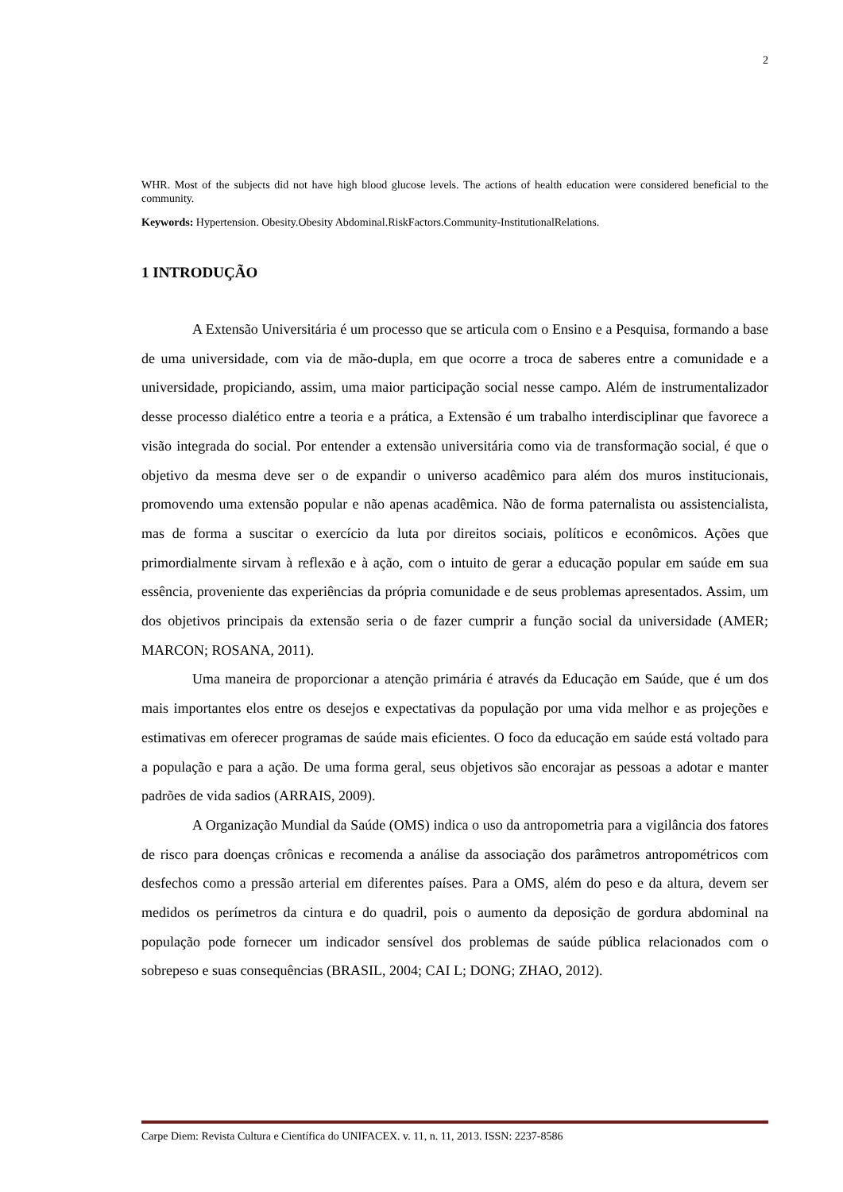2
WHR. Most of the subjects did not have high blood glucose levels. The actions of health education were considered beneficial to the community.
Keywords: Hypertension. Obesity.Obesity Abdominal.RiskFactors.Community-InstitutionalRelations.
1 INTRODUÇÃO
A Extensão Universitária é um processo que se articula com o Ensino e a Pesquisa, formando a base de uma universidade, com via de mão-dupla, em que ocorre a troca de saberes entre a comunidade e a universidade, propiciando, assim, uma maior participação social nesse campo. Além de instrumentalizador desse processo dialético entre a teoria e a prática, a Extensão é um trabalho interdisciplinar que favorece a visão integrada do social. Por entender a extensão universitária como via de transformação social, é que o objetivo da mesma deve ser o de expandir o universo acadêmico para além dos muros institucionais, promovendo uma extensão popular e não apenas acadêmica. Não de forma paternalista ou assistencialista, mas de forma a suscitar o exercício da luta por direitos sociais, políticos e econômicos. Ações que primordialmente sirvam à reflexão e à ação, com o intuito de gerar a educação popular em saúde em sua essência, proveniente das experiências da própria comunidade e de seus problemas apresentados. Assim, um dos objetivos principais da extensão seria o de fazer cumprir a função social da universidade (AMER; MARCON; ROSANA, 2011).
Uma maneira de proporcionar a atenção primária é através da Educação em Saúde, que é um dos mais importantes elos entre os desejos e expectativas da população por uma vida melhor e as projeções e estimativas em oferecer programas de saúde mais eficientes. O foco da educação em saúde está voltado para a população e para a ação. De uma forma geral, seus objetivos são encorajar as pessoas a adotar e manter padrões de vida sadios (ARRAIS, 2009).
A Organização Mundial da Saúde (OMS) indica o uso da antropometria para a vigilância dos fatores de risco para doenças crônicas e recomenda a análise da associação dos parâmetros antropométricos com desfechos como a pressão arterial em diferentes países. Para a OMS, além do peso e da altura, devem ser medidos os perímetros da cintura e do quadril, pois o aumento da deposição de gordura abdominal na população pode fornecer um indicador sensível dos problemas de saúde pública relacionados com o sobrepeso e suas consequências (BRASIL, 2004; CAI L; DONG; ZHAO, 2012).
Carpe Diem: Revista Cultura e Científica do UNIFACEX. v. 11, n. 11, 2013. ISSN: 2237-8586